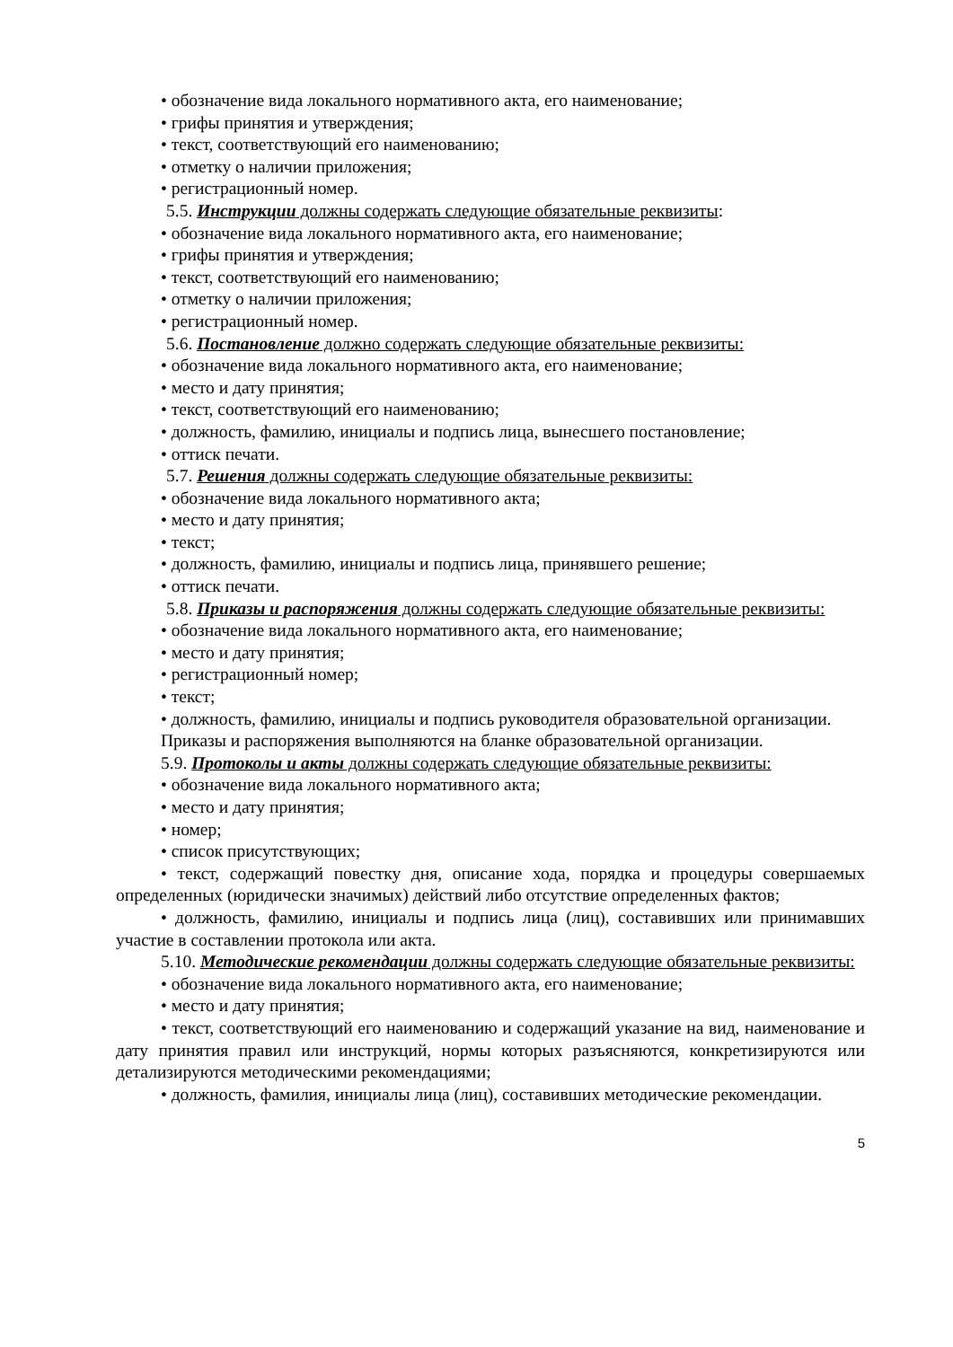• обозначение вида локального нормативного акта, его наименование;
• грифы принятия и утверждения;
• текст, соответствующий его наименованию;
• отметку о наличии приложения;
• регистрационный номер.
5.5. Инструкции должны содержать следующие обязательные реквизиты:
• обозначение вида локального нормативного акта, его наименование;
• грифы принятия и утверждения;
• текст, соответствующий его наименованию;
• отметку о наличии приложения;
• регистрационный номер.
5.6. Постановление должно содержать следующие обязательные реквизиты:
• обозначение вида локального нормативного акта, его наименование;
• место и дату принятия;
• текст, соответствующий его наименованию;
• должность, фамилию, инициалы и подпись лица, вынесшего постановление;
• оттиск печати.
5.7. Решения должны содержать следующие обязательные реквизиты:
• обозначение вида локального нормативного акта;
• место и дату принятия;
• текст;
• должность, фамилию, инициалы и подпись лица, принявшего решение;
• оттиск печати.
5.8. Приказы и распоряжения должны содержать следующие обязательные реквизиты:
• обозначение вида локального нормативного акта, его наименование;
• место и дату принятия;
• регистрационный номер;
• текст;
• должность, фамилию, инициалы и подпись руководителя образовательной организации.
Приказы и распоряжения выполняются на бланке образовательной организации.
5.9. Протоколы и акты должны содержать следующие обязательные реквизиты:
• обозначение вида локального нормативного акта;
• место и дату принятия;
• номер;
• список присутствующих;
• текст, содержащий повестку дня, описание хода, порядка и процедуры совершаемых определенных (юридически значимых) действий либо отсутствие определенных фактов;
• должность, фамилию, инициалы и подпись лица (лиц), составивших или принимавших участие в составлении протокола или акта.
5.10. Методические рекомендации должны содержать следующие обязательные реквизиты:
• обозначение вида локального нормативного акта, его наименование;
• место и дату принятия;
• текст, соответствующий его наименованию и содержащий указание на вид, наименование и дату принятия правил или инструкций, нормы которых разъясняются, конкретизируются или детализируются методическими рекомендациями;
• должность, фамилия, инициалы лица (лиц), составивших методические рекомендации.
5